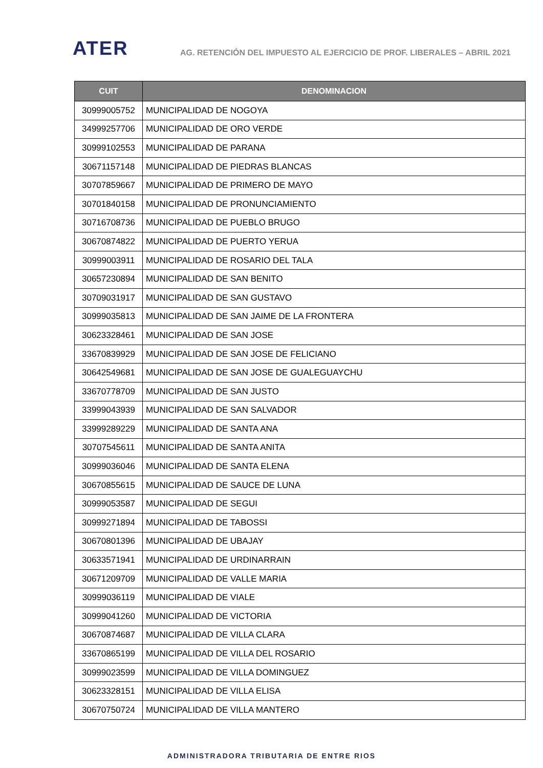ATER
AG. RETENCIÓN DEL IMPUESTO AL EJERCICIO DE PROF. LIBERALES – ABRIL 2021
| CUIT | DENOMINACION |
| --- | --- |
| 30999005752 | MUNICIPALIDAD DE NOGOYA |
| 34999257706 | MUNICIPALIDAD DE ORO VERDE |
| 30999102553 | MUNICIPALIDAD DE PARANA |
| 30671157148 | MUNICIPALIDAD DE PIEDRAS BLANCAS |
| 30707859667 | MUNICIPALIDAD DE PRIMERO DE MAYO |
| 30701840158 | MUNICIPALIDAD DE PRONUNCIAMIENTO |
| 30716708736 | MUNICIPALIDAD DE PUEBLO BRUGO |
| 30670874822 | MUNICIPALIDAD DE PUERTO YERUA |
| 30999003911 | MUNICIPALIDAD DE ROSARIO DEL TALA |
| 30657230894 | MUNICIPALIDAD DE SAN BENITO |
| 30709031917 | MUNICIPALIDAD DE SAN GUSTAVO |
| 30999035813 | MUNICIPALIDAD DE SAN JAIME DE LA FRONTERA |
| 30623328461 | MUNICIPALIDAD DE SAN JOSE |
| 33670839929 | MUNICIPALIDAD DE SAN JOSE DE FELICIANO |
| 30642549681 | MUNICIPALIDAD DE SAN JOSE DE GUALEGUAYCHU |
| 33670778709 | MUNICIPALIDAD DE SAN JUSTO |
| 33999043939 | MUNICIPALIDAD DE SAN SALVADOR |
| 33999289229 | MUNICIPALIDAD DE SANTA ANA |
| 30707545611 | MUNICIPALIDAD DE SANTA ANITA |
| 30999036046 | MUNICIPALIDAD DE SANTA ELENA |
| 30670855615 | MUNICIPALIDAD DE SAUCE DE LUNA |
| 30999053587 | MUNICIPALIDAD DE SEGUI |
| 30999271894 | MUNICIPALIDAD DE TABOSSI |
| 30670801396 | MUNICIPALIDAD DE UBAJAY |
| 30633571941 | MUNICIPALIDAD DE URDINARRAIN |
| 30671209709 | MUNICIPALIDAD DE VALLE MARIA |
| 30999036119 | MUNICIPALIDAD DE VIALE |
| 30999041260 | MUNICIPALIDAD DE VICTORIA |
| 30670874687 | MUNICIPALIDAD DE VILLA CLARA |
| 33670865199 | MUNICIPALIDAD DE VILLA DEL ROSARIO |
| 30999023599 | MUNICIPALIDAD DE VILLA DOMINGUEZ |
| 30623328151 | MUNICIPALIDAD DE VILLA ELISA |
| 30670750724 | MUNICIPALIDAD DE VILLA MANTERO |
ADMINISTRADORA TRIBUTARIA DE ENTRE RIOS